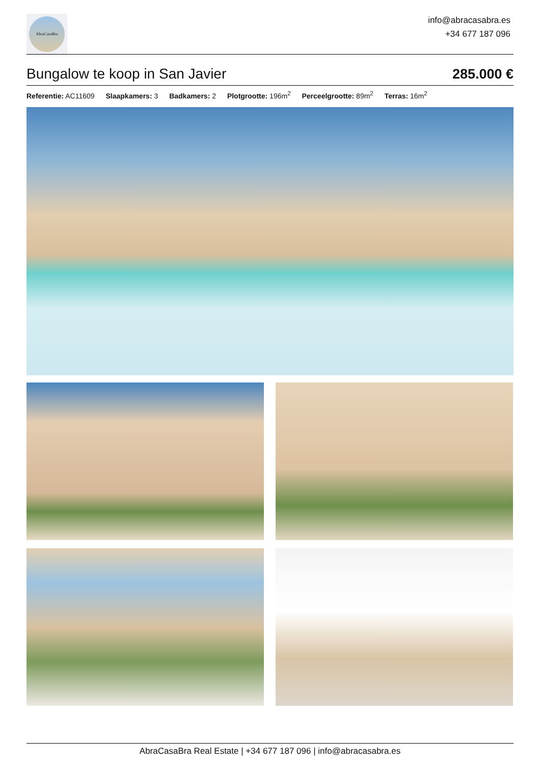AbraCasaBra
info@abracasabra.es
+34 677 187 096
Bungalow te koop in San Javier
285.000 €
Referentie: AC11609 Slaapkamers: 3 Badkamers: 2 Plotgrootte: 196m<sup>2</sup> Perceelgrootte: 89m<sup>2</sup> Terras: 16m<sup>2</sup>
AbraCasaBra Real Estate | +34 677 187 096 | info@abracasabra.es